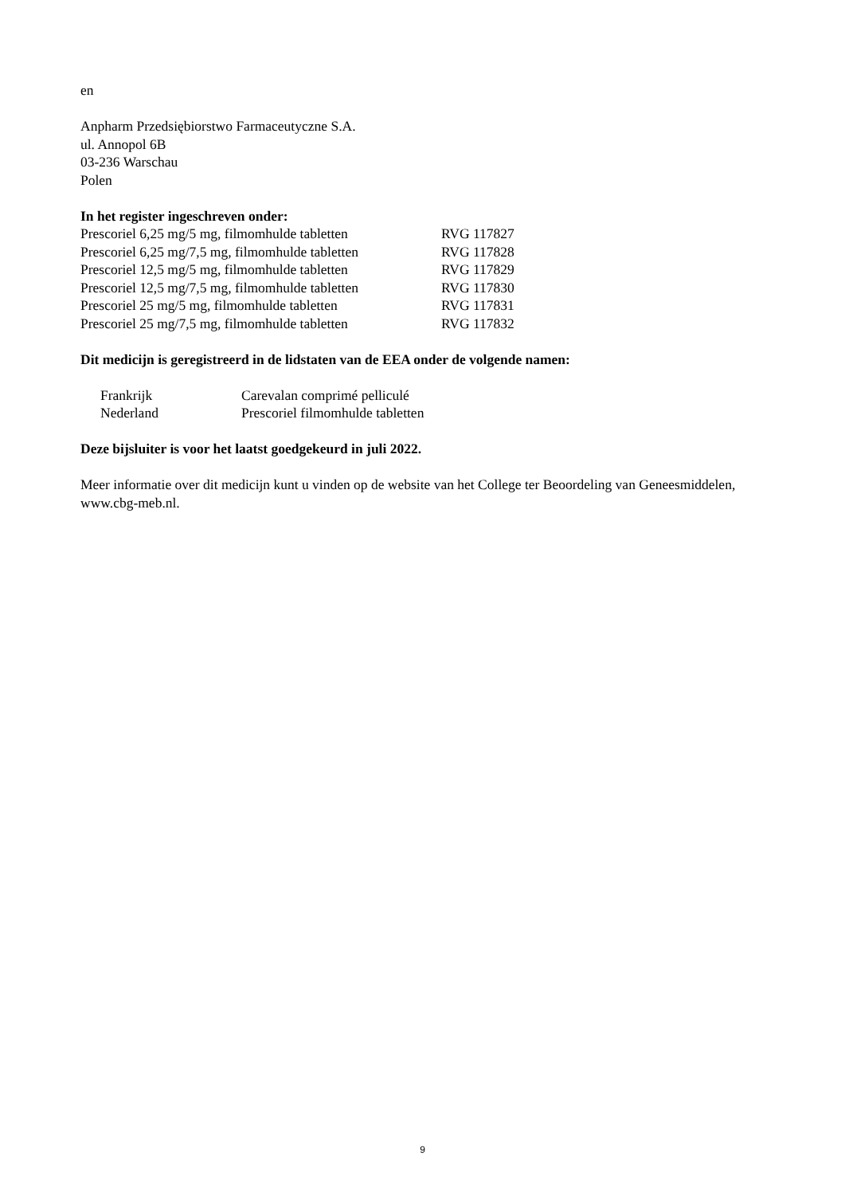en
Anpharm Przedsiębiorstwo Farmaceutyczne S.A.
ul. Annopol 6B
03-236 Warschau
Polen
In het register ingeschreven onder:
| Prescoriel 6,25 mg/5 mg, filmomhulde tabletten | RVG 117827 |
| Prescoriel 6,25 mg/7,5 mg, filmomhulde tabletten | RVG 117828 |
| Prescoriel 12,5 mg/5 mg, filmomhulde tabletten | RVG 117829 |
| Prescoriel 12,5 mg/7,5 mg, filmomhulde tabletten | RVG 117830 |
| Prescoriel 25 mg/5 mg, filmomhulde tabletten | RVG 117831 |
| Prescoriel 25 mg/7,5 mg, filmomhulde tabletten | RVG 117832 |
Dit medicijn is geregistreerd in de lidstaten van de EEA onder de volgende namen:
| Frankrijk | Carevalan comprimé pelliculé |
| Nederland | Prescoriel filmomhulde tabletten |
Deze bijsluiter is voor het laatst goedgekeurd in juli 2022.
Meer informatie over dit medicijn kunt u vinden op de website van het College ter Beoordeling van Geneesmiddelen, www.cbg-meb.nl.
9